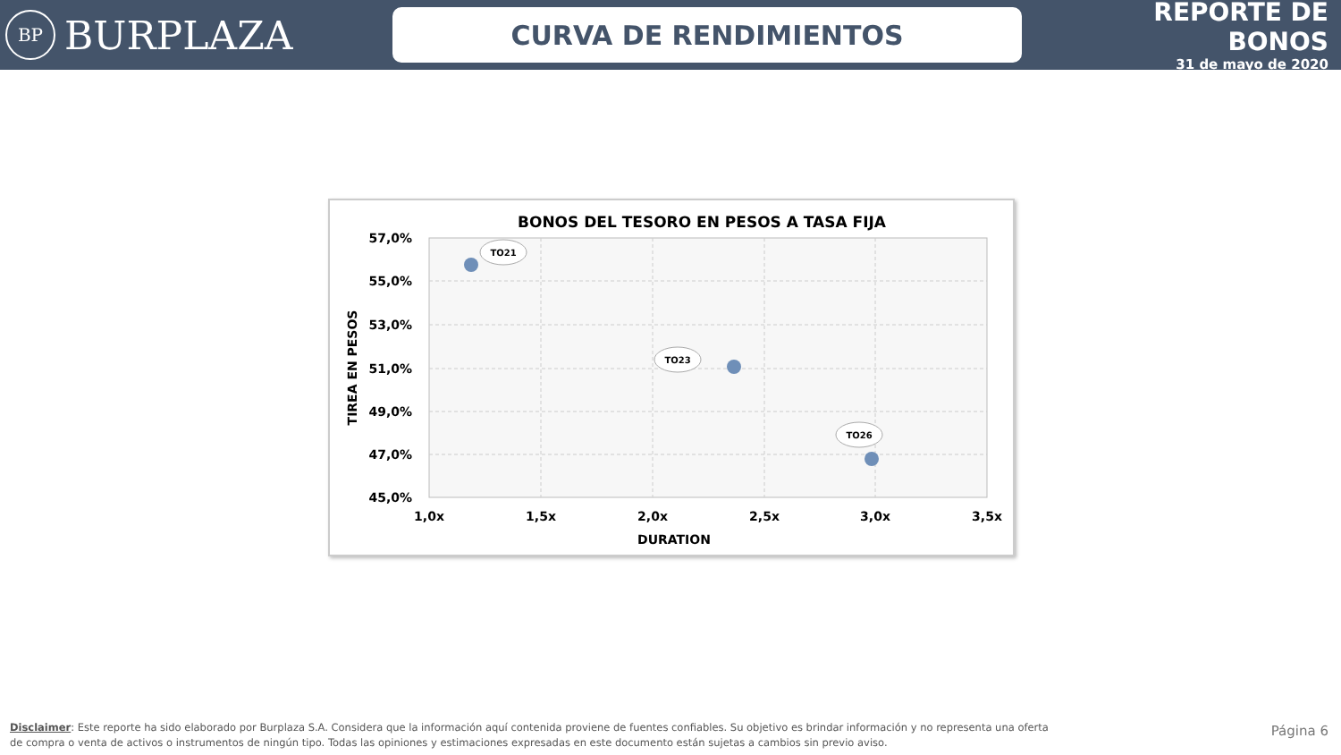BP BURPLAZA
CURVA DE RENDIMIENTOS
REPORTE DE BONOS
31 de mayo de 2020
BONOS DEL TESORO EN PESOS A TASA FIJA
57,0%
55,0%
53,0%
51,0%
49,0%
47,0%
45,0%
1,0x
1,5x
2,0x
2,5x
3,0x
3,5x
DURATION
TIREA EN PESOS
TO21
TO23
TO26
Disclaimer: Este reporte ha sido elaborado por Burplaza S.A. Considera que la información aquí contenida proviene de fuentes confiables. Su objetivo es brindar información y no representa una oferta de compra o venta de activos o instrumentos de ningún tipo. Todas las opiniones y estimaciones expresadas en este documento están sujetas a cambios sin previo aviso.
Página 6